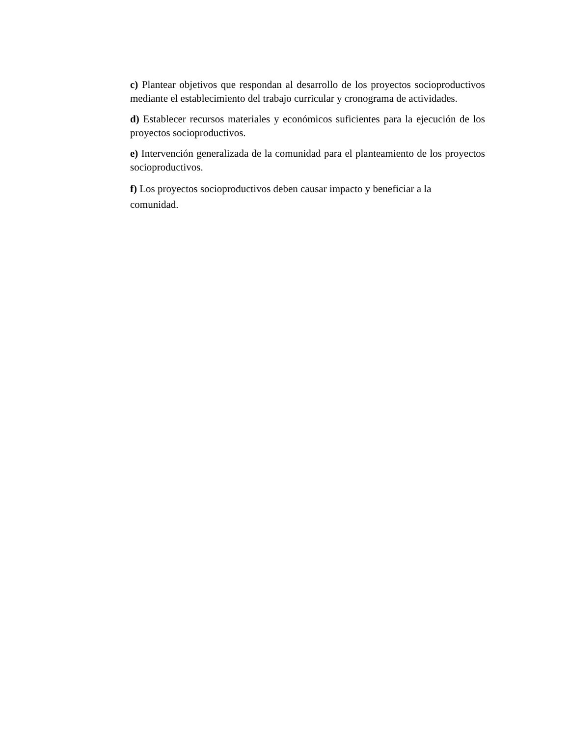c) Plantear objetivos que respondan al desarrollo de los proyectos socioproductivos mediante el establecimiento del trabajo curricular y cronograma de actividades.
d) Establecer recursos materiales y económicos suficientes para la ejecución de los proyectos socioproductivos.
e) Intervención generalizada de la comunidad para el planteamiento de los proyectos socioproductivos.
f) Los proyectos socioproductivos deben causar impacto y beneficiar a la
comunidad.